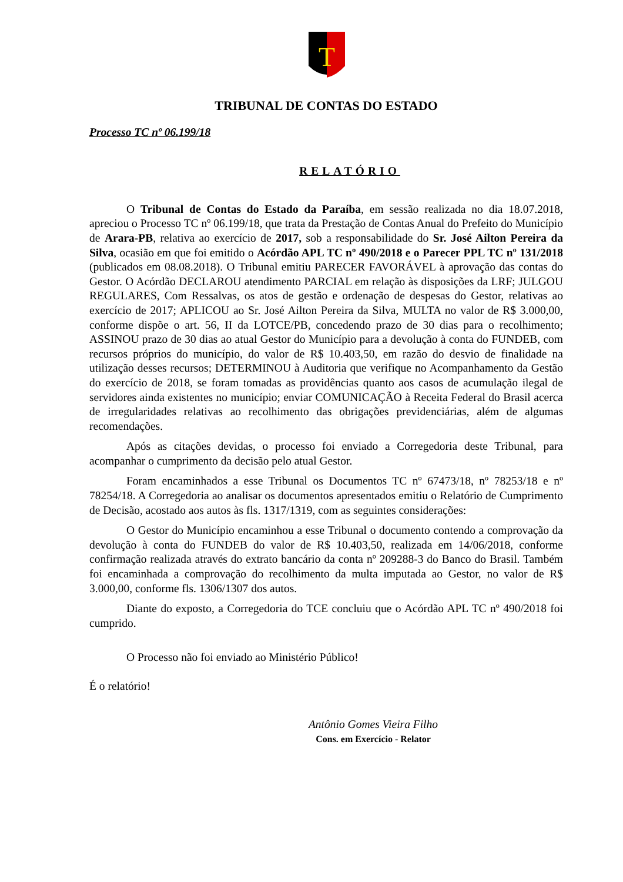T
TRIBUNAL DE CONTAS DO ESTADO
Processo TC nº 06.199/18
RELATÓRIO
O Tribunal de Contas do Estado da Paraíba, em sessão realizada no dia 18.07.2018, apreciou o Processo TC nº 06.199/18, que trata da Prestação de Contas Anual do Prefeito do Município de Arara-PB, relativa ao exercício de 2017, sob a responsabilidade do Sr. José Ailton Pereira da Silva, ocasião em que foi emitido o Acórdão APL TC nº 490/2018 e o Parecer PPL TC nº 131/2018 (publicados em 08.08.2018). O Tribunal emitiu PARECER FAVORÁVEL à aprovação das contas do Gestor. O Acórdão DECLAROU atendimento PARCIAL em relação às disposições da LRF; JULGOU REGULARES, Com Ressalvas, os atos de gestão e ordenação de despesas do Gestor, relativas ao exercício de 2017; APLICOU ao Sr. José Ailton Pereira da Silva, MULTA no valor de R$ 3.000,00, conforme dispõe o art. 56, II da LOTCE/PB, concedendo prazo de 30 dias para o recolhimento; ASSINOU prazo de 30 dias ao atual Gestor do Município para a devolução à conta do FUNDEB, com recursos próprios do município, do valor de R$ 10.403,50, em razão do desvio de finalidade na utilização desses recursos; DETERMINOU à Auditoria que verifique no Acompanhamento da Gestão do exercício de 2018, se foram tomadas as providências quanto aos casos de acumulação ilegal de servidores ainda existentes no município; enviar COMUNICAÇÃO à Receita Federal do Brasil acerca de irregularidades relativas ao recolhimento das obrigações previdenciárias, além de algumas recomendações.
Após as citações devidas, o processo foi enviado a Corregedoria deste Tribunal, para acompanhar o cumprimento da decisão pelo atual Gestor.
Foram encaminhados a esse Tribunal os Documentos TC nº 67473/18, nº 78253/18 e nº 78254/18. A Corregedoria ao analisar os documentos apresentados emitiu o Relatório de Cumprimento de Decisão, acostado aos autos às fls. 1317/1319, com as seguintes considerações:
O Gestor do Município encaminhou a esse Tribunal o documento contendo a comprovação da devolução à conta do FUNDEB do valor de R$ 10.403,50, realizada em 14/06/2018, conforme confirmação realizada através do extrato bancário da conta nº 209288-3 do Banco do Brasil. Também foi encaminhada a comprovação do recolhimento da multa imputada ao Gestor, no valor de R$ 3.000,00, conforme fls. 1306/1307 dos autos.
Diante do exposto, a Corregedoria do TCE concluiu que o Acórdão APL TC nº 490/2018 foi cumprido.
O Processo não foi enviado ao Ministério Público!
É o relatório!
Antônio Gomes Vieira Filho
Cons. em Exercício - Relator